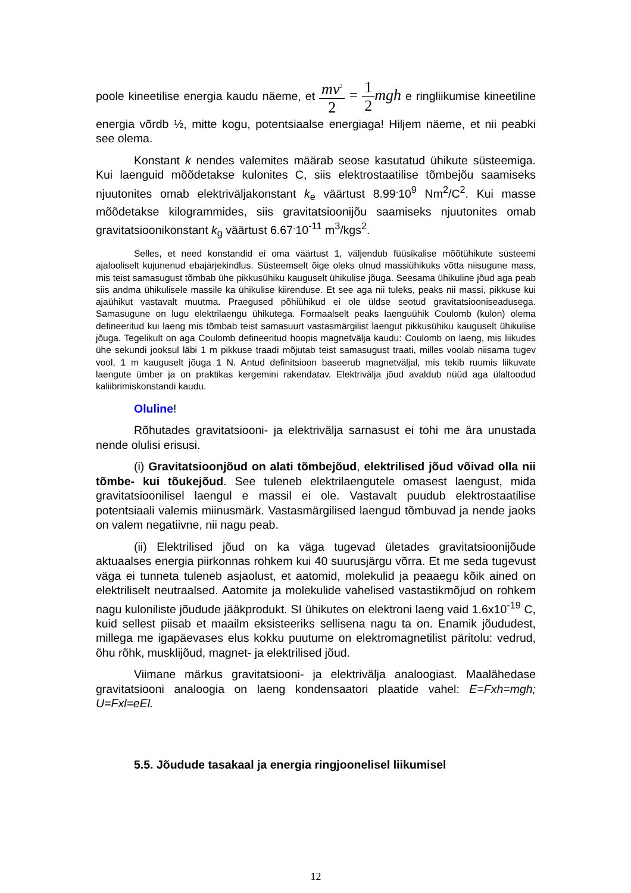poole kineetilise energia kaudu näeme, et mv<sup>2</sup> 2 = 1 2 mgh e ringliikumise kineetiline energia võrdb ½, mitte kogu, potentsiaalse energiaga! Hiljem näeme, et nii peabki see olema.
Konstant k nendes valemites määrab seose kasutatud ühikute süsteemiga. Kui laenguid mõõdetakse kulonites C, siis elektrostaatilise tõmbejõu saamiseks njuutonites omab elektriväljakonstant k<sub>e</sub> väärtust 8.99<sup>.</sup>10<sup>9</sup> Nm<sup>2</sup>/C<sup>2</sup>. Kui masse mõõdetakse kilogrammides, siis gravitatsioonijõu saamiseks njuutonites omab gravitatsioonikonstant k<sub>g</sub> väärtust 6.67<sup>.</sup>10<sup>-11</sup> m<sup>3</sup>/kgs<sup>2</sup>.
Selles, et need konstandid ei oma väärtust 1, väljendub füüsikalise mõõtühikute süsteemi ajalooliselt kujunenud ebajärjekindlus. Süsteemselt õige oleks olnud massiühikuks võtta niisugune mass, mis teist samasugust tõmbab ühe pikkusühiku kauguselt ühikulise jõuga. Seesama ühikuline jõud aga peab siis andma ühikulisele massile ka ühikulise kiirenduse. Et see aga nii tuleks, peaks nii massi, pikkuse kui ajaühikut vastavalt muutma. Praegused põhiühikud ei ole üldse seotud gravitatsiooniseadusega. Samasugune on lugu elektrilaengu ühikutega. Formaalselt peaks laenguühik Coulomb (kulon) olema defineeritud kui laeng mis tõmbab teist samasuurt vastasmärgilist laengut pikkusühiku kauguselt ühikulise jõuga. Tegelikult on aga Coulomb defineeritud hoopis magnetvälja kaudu: Coulomb on laeng, mis liikudes ühe sekundi jooksul läbi 1 m pikkuse traadi mõjutab teist samasugust traati, milles voolab niisama tugev vool, 1 m kauguselt jõuga 1 N. Antud definitsioon baseerub magnetväljal, mis tekib ruumis liikuvate laengute ümber ja on praktikas kergemini rakendatav. Elektrivälja jõud avaldub nüüd aga ülaltoodud kaliibrimiskonstandi kaudu.
Oluline!
Rõhutades gravitatsiooni- ja elektrivälja sarnasust ei tohi me ära unustada nende olulisi erisusi.
(i) Gravitatsioonjõud on alati tõmbejõud, elektrilised jõud võivad olla nii tõmbe- kui tõukejõud. See tuleneb elektrilaengutele omasest laengust, mida gravitatsioonilisel laengul e massil ei ole. Vastavalt puudub elektrostaatilise potentsiaali valemis miinusmärk. Vastasmärgilised laengud tõmbuvad ja nende jaoks on valem negatiivne, nii nagu peab.
(ii) Elektrilised jõud on ka väga tugevad ületades gravitatsioonijõude aktuaalses energia piirkonnas rohkem kui 40 suurusjärgu võrra. Et me seda tugevust väga ei tunneta tuleneb asjaolust, et aatomid, molekulid ja peaaegu kõik ained on elektriliselt neutraalsed. Aatomite ja molekulide vahelised vastastikmõjud on rohkem nagu kuloniliste jõudude jääkprodukt. SI ühikutes on elektroni laeng vaid 1.6x10<sup>-19</sup> C, kuid sellest piisab et maailm eksisteeriks sellisena nagu ta on. Enamik jõududest, millega me igapäevases elus kokku puutume on elektromagnetilist päritolu: vedrud, õhu rõhk, musklijõud, magnet- ja elektrilised jõud.
Viimane märkus gravitatsiooni- ja elektrivälja analoogiast. Maalähedase gravitatsiooni analoogia on laeng kondensaatori plaatide vahel: E=Fxh=mgh; U=Fxl=eEl.
5.5. Jõudude tasakaal ja energia ringjoonelisel liikumisel
12